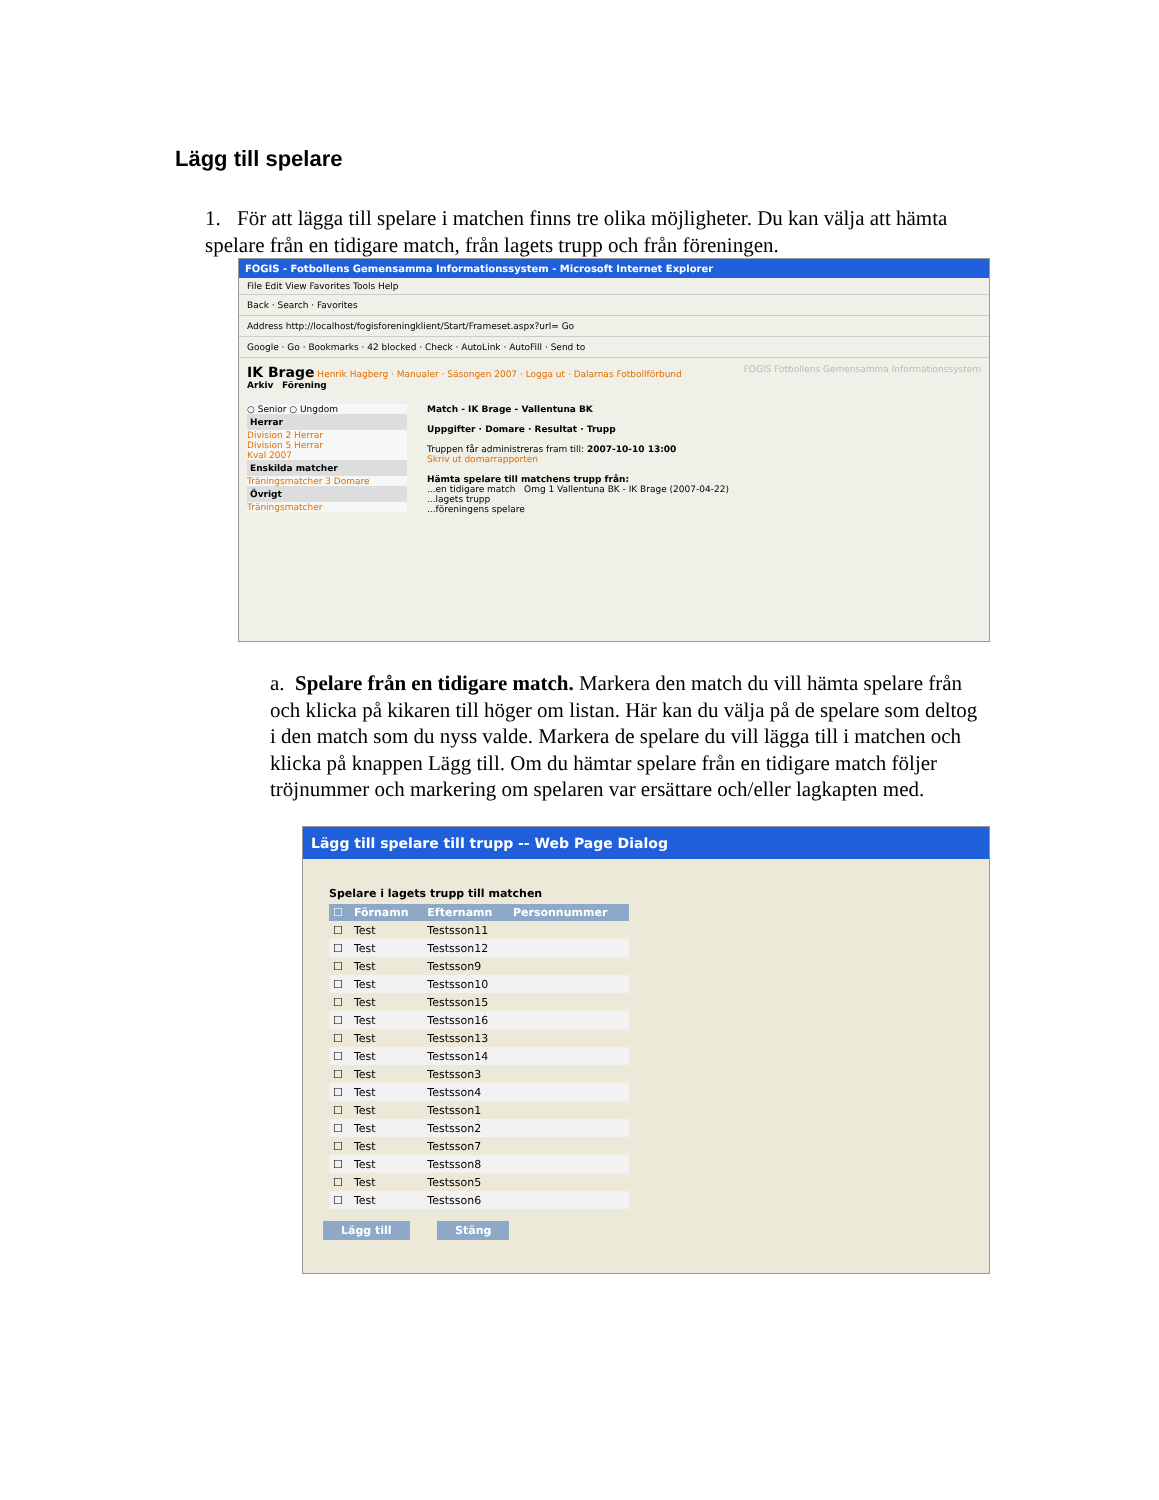Lägg till spelare
1. För att lägga till spelare i matchen finns tre olika möjligheter. Du kan välja att hämta spelare från en tidigare match, från lagets trupp och från föreningen.
FOGIS - Fotbollens Gemensamma Informationssystem - Microsoft Internet Explorer
File Edit View Favorites Tools Help
Back · Search · Favorites
Address http://localhost/fogisforeningklient/Start/Frameset.aspx?url= Go
Google · Go · Bookmarks · 42 blocked · Check · AutoLink · AutoFill · Send to
IK Brage Henrik Hagberg · Manualer · Säsongen 2007 · Logga ut · Dalarnas Fotbollförbund FOGIS Fotbollens Gemensamma Informationssystem
Arkiv Förening
○ Senior ○ Ungdom
Herrar
Division 2 Herrar
Division 5 Herrar
Kval 2007
Enskilda matcher
Träningsmatcher 3 Domare
Övrigt
Träningsmatcher
Match - IK Brage - Vallentuna BK
Uppgifter · Domare · Resultat · Trupp
Truppen får administreras fram till: 2007-10-10 13:00
Skriv ut domarrapporten
Hämta spelare till matchens trupp från:
...en tidigare match Omg 1 Vallentuna BK - IK Brage (2007-04-22)
...lagets trupp
...föreningens spelare
a. Spelare från en tidigare match. Markera den match du vill hämta spelare från och klicka på kikaren till höger om listan. Här kan du välja på de spelare som deltog i den match som du nyss valde. Markera de spelare du vill lägga till i matchen och klicka på knappen Lägg till. Om du hämtar spelare från en tidigare match följer tröjnummer och markering om spelaren var ersättare och/eller lagkapten med.
Lägg till spelare till trupp -- Web Page Dialog
Spelare i lagets trupp till matchen
| ☐ | Förnamn | Efternamn | Personnummer |
| --- | --- | --- | --- |
| ☐ | Test | Testsson11 | |
| ☐ | Test | Testsson12 | |
| ☐ | Test | Testsson9 | |
| ☐ | Test | Testsson10 | |
| ☐ | Test | Testsson15 | |
| ☐ | Test | Testsson16 | |
| ☐ | Test | Testsson13 | |
| ☐ | Test | Testsson14 | |
| ☐ | Test | Testsson3 | |
| ☐ | Test | Testsson4 | |
| ☐ | Test | Testsson1 | |
| ☐ | Test | Testsson2 | |
| ☐ | Test | Testsson7 | |
| ☐ | Test | Testsson8 | |
| ☐ | Test | Testsson5 | |
| ☐ | Test | Testsson6 | |
Lägg till Stäng